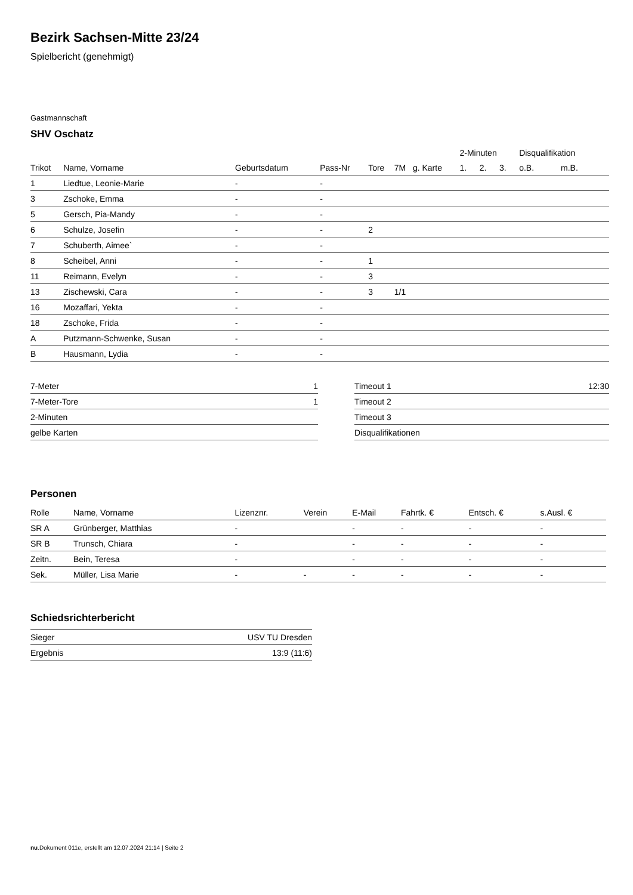Bezirk Sachsen-Mitte 23/24
Spielbericht (genehmigt)
Gastmannschaft
SHV Oschatz
| | | | | | | | 2-Minuten | | | Disqualifikation | |
| --- | --- | --- | --- | --- | --- | --- | --- | --- | --- | --- | --- |
| Trikot | Name, Vorname | Geburtsdatum | Pass-Nr | Tore | 7M | g. Karte | 1. | 2. | 3. | o.B. | m.B. |
| 1 | Liedtue, Leonie-Marie | - | - | | | | | | | | |
| 3 | Zschoke, Emma | - | - | | | | | | | | |
| 5 | Gersch, Pia-Mandy | - | - | | | | | | | | |
| 6 | Schulze, Josefin | - | - | 2 | | | | | | | |
| 7 | Schuberth, Aimee` | - | - | | | | | | | | |
| 8 | Scheibel, Anni | - | - | 1 | | | | | | | |
| 11 | Reimann, Evelyn | - | - | 3 | | | | | | | |
| 13 | Zischewski, Cara | - | - | 3 | 1/1 | | | | | | |
| 16 | Mozaffari, Yekta | - | - | | | | | | | | |
| 18 | Zschoke, Frida | - | - | | | | | | | | |
| A | Putzmann-Schwenke, Susan | - | - | | | | | | | | |
| B | Hausmann, Lydia | - | - | | | | | | | | |
| 7-Meter | 1 |
| 7-Meter-Tore | 1 |
| 2-Minuten | |
| gelbe Karten | |
| Timeout 1 | 12:30 |
| Timeout 2 | |
| Timeout 3 | |
| Disqualifikationen | |
Personen
| Rolle | Name, Vorname | Lizenznr. | Verein | E-Mail | Fahrtk. € | Entsch. € | s.Ausl. € |
| --- | --- | --- | --- | --- | --- | --- | --- |
| SR A | Grünberger, Matthias | - | | - | - | - | - |
| SR B | Trunsch, Chiara | - | | - | - | - | - |
| Zeitn. | Bein, Teresa | - | | - | - | - | - |
| Sek. | Müller, Lisa Marie | - | - | - | - | - | - |
Schiedsrichterbericht
| Sieger | USV TU Dresden |
| Ergebnis | 13:9 (11:6) |
nu.Dokument 011e, erstellt am 12.07.2024 21:14 | Seite 2